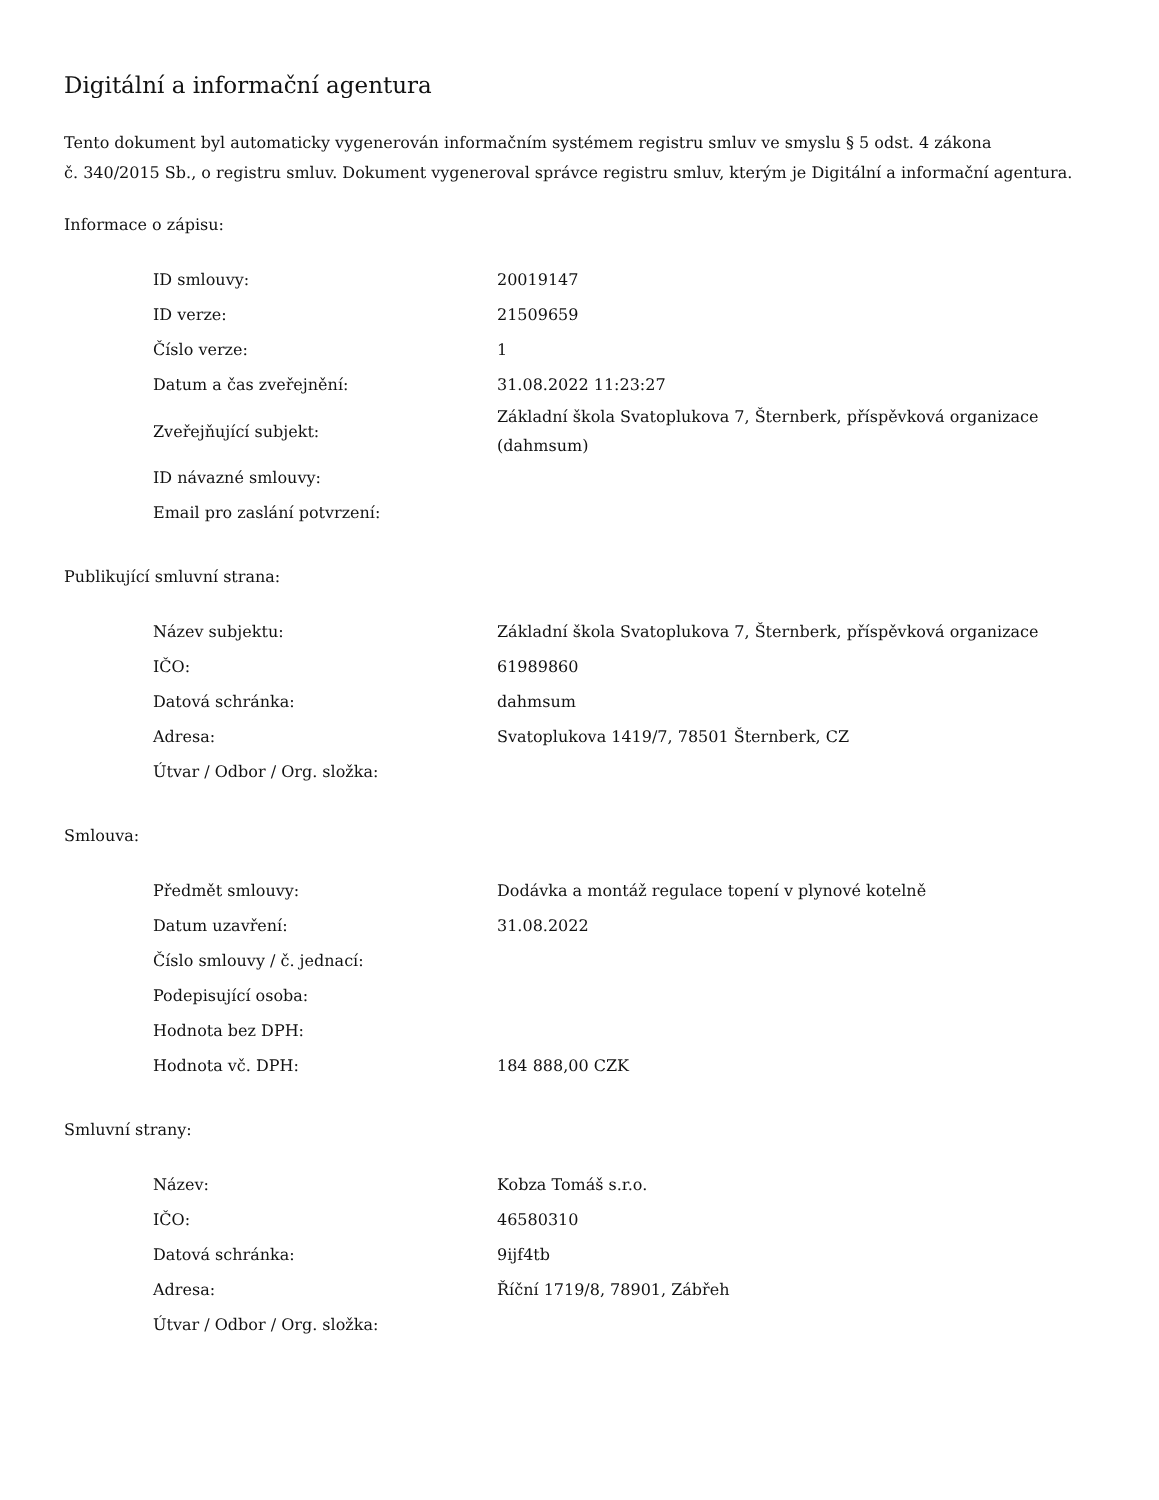Digitální a informační agentura
Tento dokument byl automaticky vygenerován informačním systémem registru smluv ve smyslu § 5 odst. 4 zákona
č. 340/2015 Sb., o registru smluv. Dokument vygeneroval správce registru smluv, kterým je Digitální a informační agentura.
Informace o zápisu:
| ID smlouvy: | 20019147 |
| ID verze: | 21509659 |
| Číslo verze: | 1 |
| Datum a čas zveřejnění: | 31.08.2022 11:23:27 |
| Zveřejňující subjekt: | Základní škola Svatoplukova 7, Šternberk, příspěvková organizace (dahmsum) |
| ID návazné smlouvy: | |
| Email pro zaslání potvrzení: | |
Publikující smluvní strana:
| Název subjektu: | Základní škola Svatoplukova 7, Šternberk, příspěvková organizace |
| IČO: | 61989860 |
| Datová schránka: | dahmsum |
| Adresa: | Svatoplukova 1419/7, 78501 Šternberk, CZ |
| Útvar / Odbor / Org. složka: | |
Smlouva:
| Předmět smlouvy: | Dodávka a montáž regulace topení v plynové kotelně |
| Datum uzavření: | 31.08.2022 |
| Číslo smlouvy / č. jednací: | |
| Podepisující osoba: | |
| Hodnota bez DPH: | |
| Hodnota vč. DPH: | 184 888,00 CZK |
Smluvní strany:
| Název: | Kobza Tomáš s.r.o. |
| IČO: | 46580310 |
| Datová schránka: | 9ijf4tb |
| Adresa: | Říční 1719/8, 78901, Zábřeh |
| Útvar / Odbor / Org. složka: | |